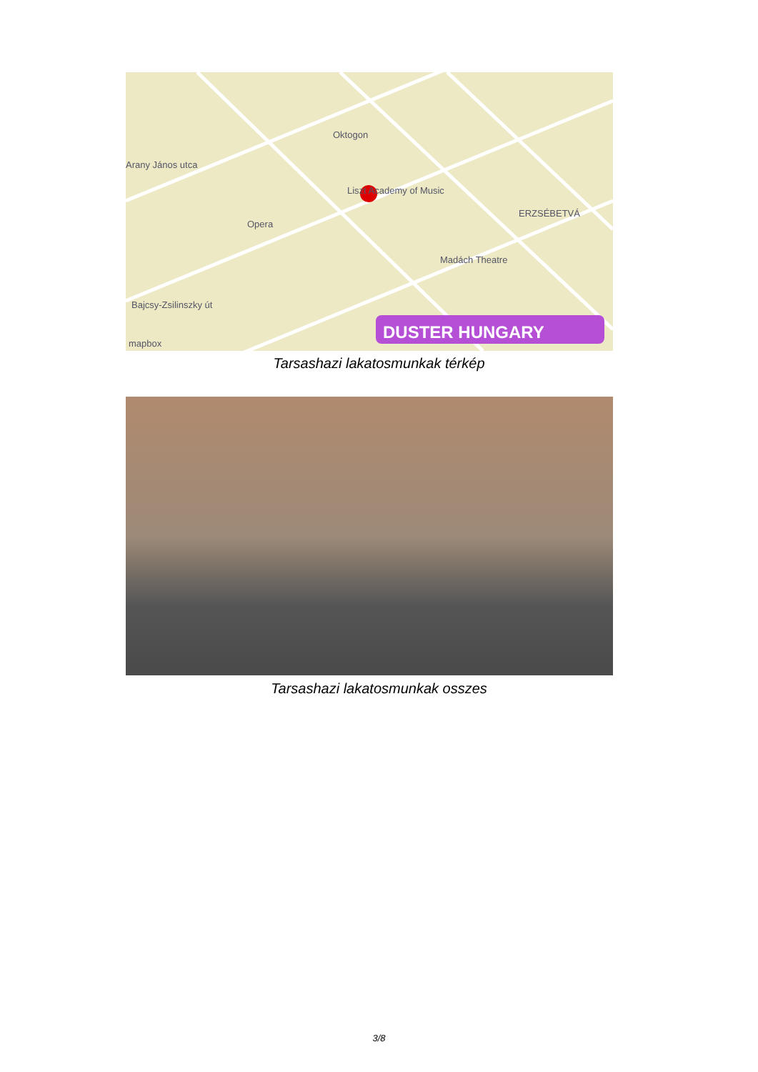Oktogon
Arany János utca
Liszt Academy of Music
Opera
ERZSÉBETVÁ
Madách Theatre
Bajcsy-Zsilinszky út
DUSTER HUNGARY
mapbox
Tarsashazi lakatosmunkak térkép
Tarsashazi lakatosmunkak osszes
3/8